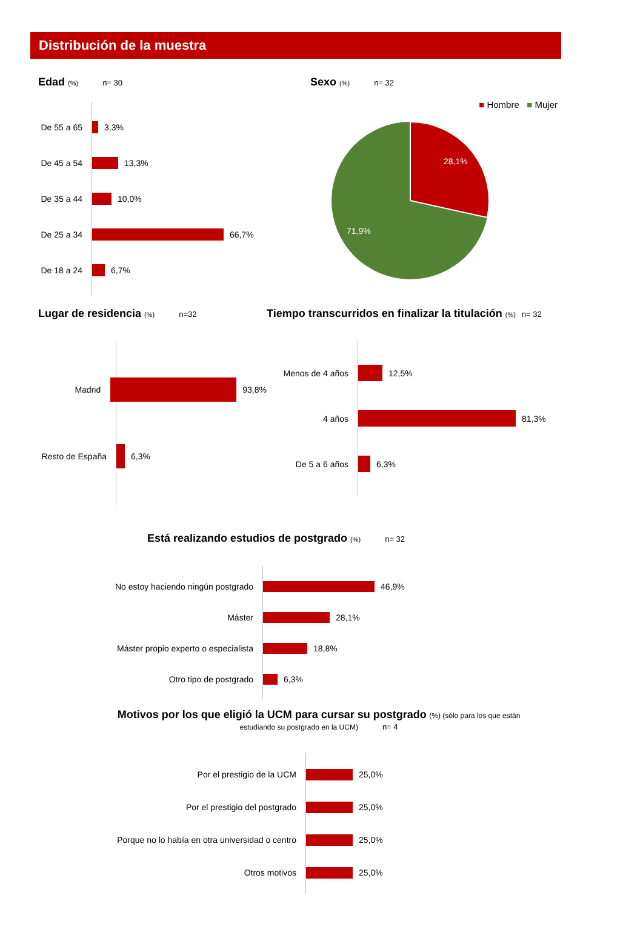Distribución de la muestra
Edad (%) n= 30
De 55 a 65
3,3%
De 45 a 54
13,3%
De 35 a 44
10,0%
De 25 a 34
66,7%
De 18 a 24
6,7%
Sexo (%) n= 32
■ Hombre ■ Mujer
28,1%
71,9%
Lugar de residencia (%) n=32
Madrid
93,8%
Resto de España
6,3%
Tiempo transcurridos en finalizar la titulación (%) n= 32
Menos de 4 años
12,5%
4 años
81,3%
De 5 a 6 años
6,3%
Está realizando estudios de postgrado (%) n= 32
No estoy haciendo ningún postgrado
46,9%
Máster
28,1%
Máster propio experto o especialista
18,8%
Otro tipo de postgrado
6,3%
Motivos por los que eligió la UCM para cursar su postgrado
(%) (sólo para los que están estudiando su postgrado en la UCM) n= 4
Por el prestigio de la UCM
25,0%
Por el prestigio del postgrado
25,0%
Porque no lo había en otra universidad o centro
25,0%
Otros motivos
25,0%